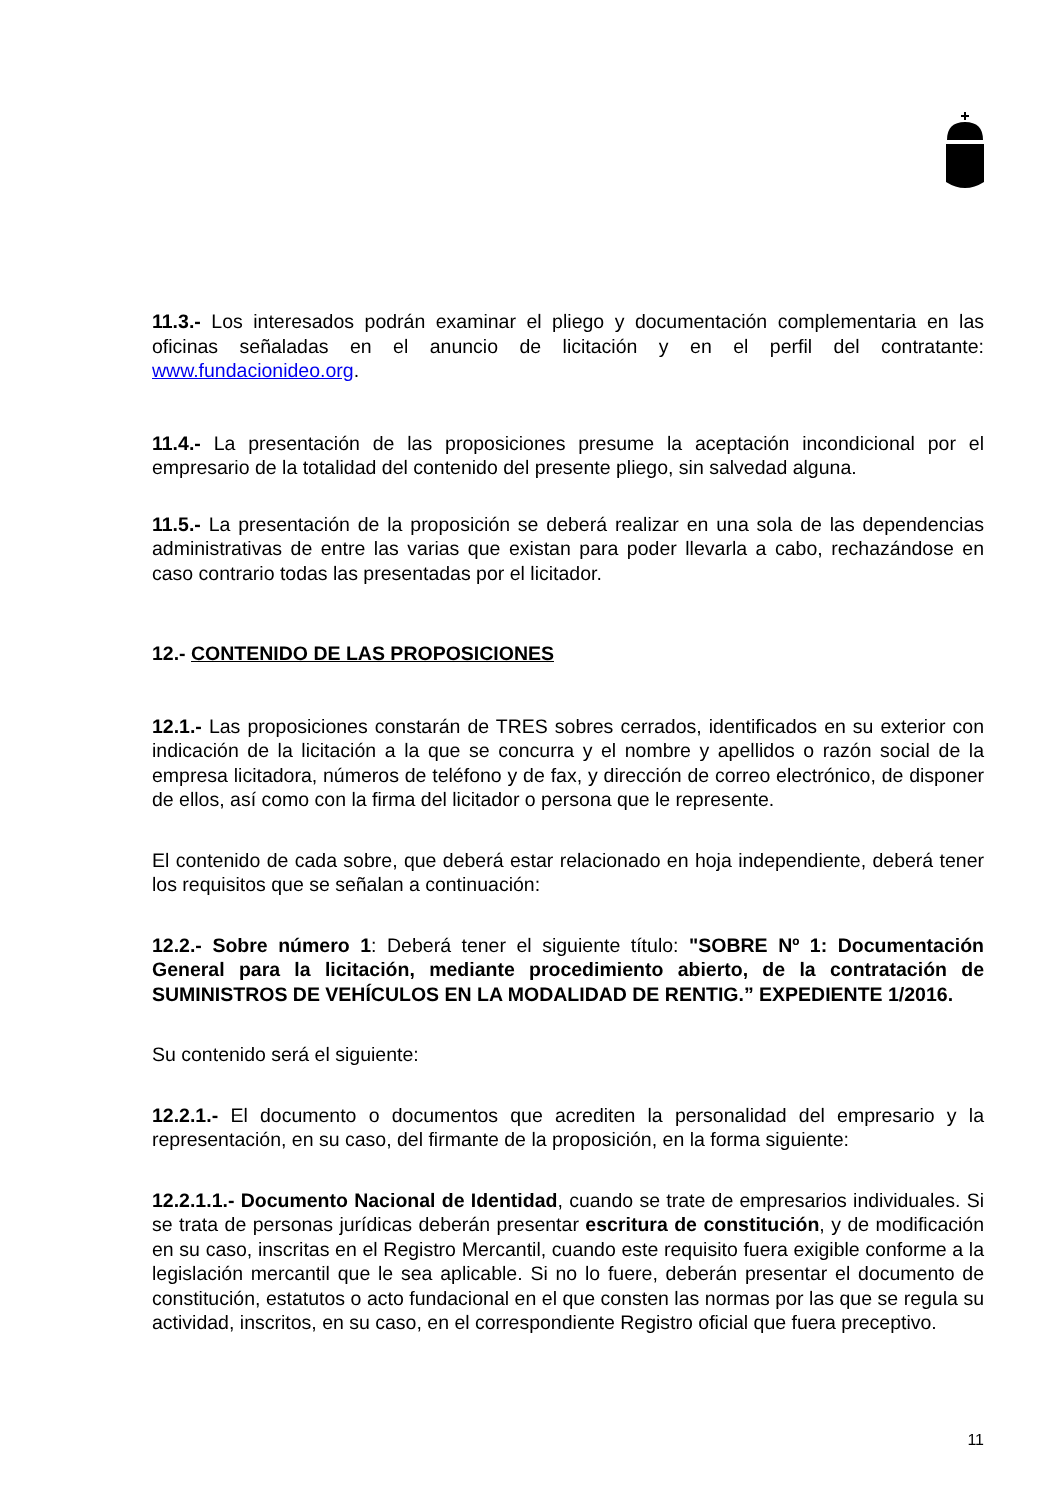11.3.- Los interesados podrán examinar el pliego y documentación complementaria en las oficinas señaladas en el anuncio de licitación y en el perfil del contratante: www.fundacionideo.org.
11.4.- La presentación de las proposiciones presume la aceptación incondicional por el empresario de la totalidad del contenido del presente pliego, sin salvedad alguna.
11.5.- La presentación de la proposición se deberá realizar en una sola de las dependencias administrativas de entre las varias que existan para poder llevarla a cabo, rechazándose en caso contrario todas las presentadas por el licitador.
12.- CONTENIDO DE LAS PROPOSICIONES
12.1.- Las proposiciones constarán de TRES sobres cerrados, identificados en su exterior con indicación de la licitación a la que se concurra y el nombre y apellidos o razón social de la empresa licitadora, números de teléfono y de fax, y dirección de correo electrónico, de disponer de ellos, así como con la firma del licitador o persona que le represente.
El contenido de cada sobre, que deberá estar relacionado en hoja independiente, deberá tener los requisitos que se señalan a continuación:
12.2.- Sobre número 1: Deberá tener el siguiente título: "SOBRE Nº 1: Documentación General para la licitación, mediante procedimiento abierto, de la contratación de SUMINISTROS DE VEHÍCULOS EN LA MODALIDAD DE RENTIG.” EXPEDIENTE 1/2016.
Su contenido será el siguiente:
12.2.1.- El documento o documentos que acrediten la personalidad del empresario y la representación, en su caso, del firmante de la proposición, en la forma siguiente:
12.2.1.1.- Documento Nacional de Identidad, cuando se trate de empresarios individuales. Si se trata de personas jurídicas deberán presentar escritura de constitución, y de modificación en su caso, inscritas en el Registro Mercantil, cuando este requisito fuera exigible conforme a la legislación mercantil que le sea aplicable. Si no lo fuere, deberán presentar el documento de constitución, estatutos o acto fundacional en el que consten las normas por las que se regula su actividad, inscritos, en su caso, en el correspondiente Registro oficial que fuera preceptivo.
11